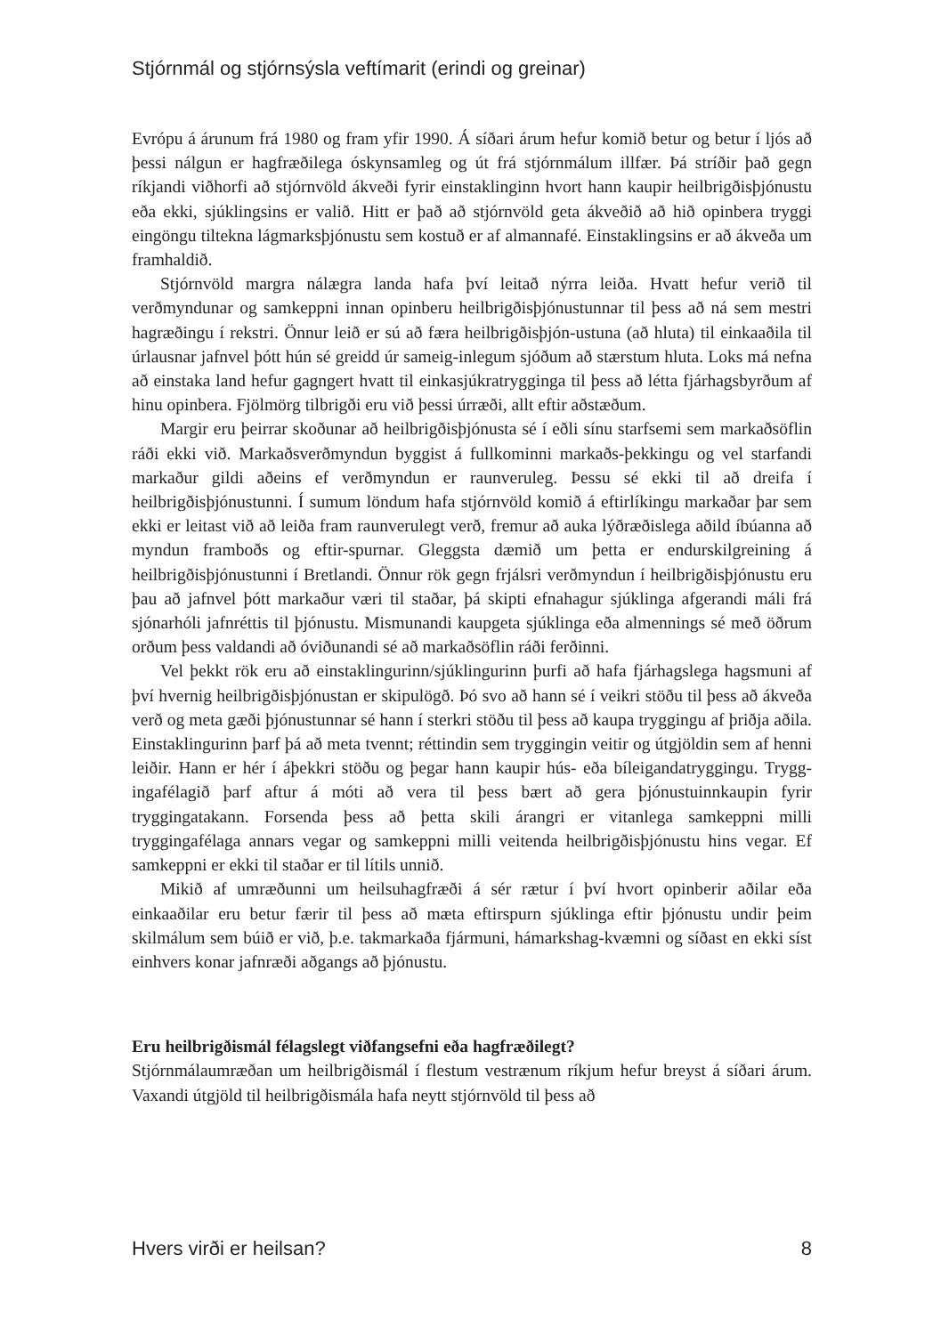Stjórnmál og stjórnsýsla veftímarit (erindi og greinar)
Evrópu á árunum frá 1980 og fram yfir 1990. Á síðari árum hefur komið betur og betur í ljós að þessi nálgun er hagfræðilega óskynsamleg og út frá stjórnmálum illfær. Þá stríðir það gegn ríkjandi viðhorfi að stjórnvöld ákveði fyrir einstaklinginn hvort hann kaupir heilbrigðisþjónustu eða ekki, sjúklingsins er valið. Hitt er það að stjórnvöld geta ákveðið að hið opinbera tryggi eingöngu tiltekna lágmarksþjónustu sem kostuð er af almannafé. Einstaklingsins er að ákveða um framhaldið.
Stjórnvöld margra nálægra landa hafa því leitað nýrra leiða. Hvatt hefur verið til verðmyndunar og samkeppni innan opinberu heilbrigðisþjónustunnar til þess að ná sem mestri hagræðingu í rekstri. Önnur leið er sú að færa heilbrigðisþjón-ustuna (að hluta) til einkaaðila til úrlausnar jafnvel þótt hún sé greidd úr sameig-inlegum sjóðum að stærstum hluta. Loks má nefna að einstaka land hefur gagngert hvatt til einkasjúkratrygginga til þess að létta fjárhagsbyrðum af hinu opinbera. Fjölmörg tilbrigði eru við þessi úrræði, allt eftir aðstæðum.
Margir eru þeirrar skoðunar að heilbrigðisþjónusta sé í eðli sínu starfsemi sem markaðsöflin ráði ekki við. Markaðsverðmyndun byggist á fullkominni markaðs-þekkingu og vel starfandi markaður gildi aðeins ef verðmyndun er raunveruleg. Þessu sé ekki til að dreifa í heilbrigðisþjónustunni. Í sumum löndum hafa stjórnvöld komið á eftirlíkingu markaðar þar sem ekki er leitast við að leiða fram raunverulegt verð, fremur að auka lýðræðislega aðild íbúanna að myndun framboðs og eftir-spurnar. Gleggsta dæmið um þetta er endurskilgreining á heilbrigðisþjónustunni í Bretlandi. Önnur rök gegn frjálsri verðmyndun í heilbrigðisþjónustu eru þau að jafnvel þótt markaður væri til staðar, þá skipti efnahagur sjúklinga afgerandi máli frá sjónarhóli jafnréttis til þjónustu. Mismunandi kaupgeta sjúklinga eða almennings sé með öðrum orðum þess valdandi að óviðunandi sé að markaðsöflin ráði ferðinni.
Vel þekkt rök eru að einstaklingurinn/sjúklingurinn þurfi að hafa fjárhagslega hagsmuni af því hvernig heilbrigðisþjónustan er skipulögð. Þó svo að hann sé í veikri stöðu til þess að ákveða verð og meta gæði þjónustunnar sé hann í sterkri stöðu til þess að kaupa tryggingu af þriðja aðila. Einstaklingurinn þarf þá að meta tvennt; réttindin sem tryggingin veitir og útgjöldin sem af henni leiðir. Hann er hér í áþekkri stöðu og þegar hann kaupir hús- eða bíleigandatryggingu. Trygg-ingafélagið þarf aftur á móti að vera til þess bært að gera þjónustuinnkaupin fyrir tryggingatakann. Forsenda þess að þetta skili árangri er vitanlega samkeppni milli tryggingafélaga annars vegar og samkeppni milli veitenda heilbrigðisþjónustu hins vegar. Ef samkeppni er ekki til staðar er til lítils unnið.
Mikið af umræðunni um heilsuhagfræði á sér rætur í því hvort opinberir aðilar eða einkaaðilar eru betur færir til þess að mæta eftirspurn sjúklinga eftir þjónustu undir þeim skilmálum sem búið er við, þ.e. takmarkaða fjármuni, hámarkshag-kvæmni og síðast en ekki síst einhvers konar jafnræði aðgangs að þjónustu.
Eru heilbrigðismál félagslegt viðfangsefni eða hagfræðilegt?
Stjórnmálaumræðan um heilbrigðismál í flestum vestrænum ríkjum hefur breyst á síðari árum. Vaxandi útgjöld til heilbrigðismála hafa neytt stjórnvöld til þess að
Hvers virði er heilsan? 8